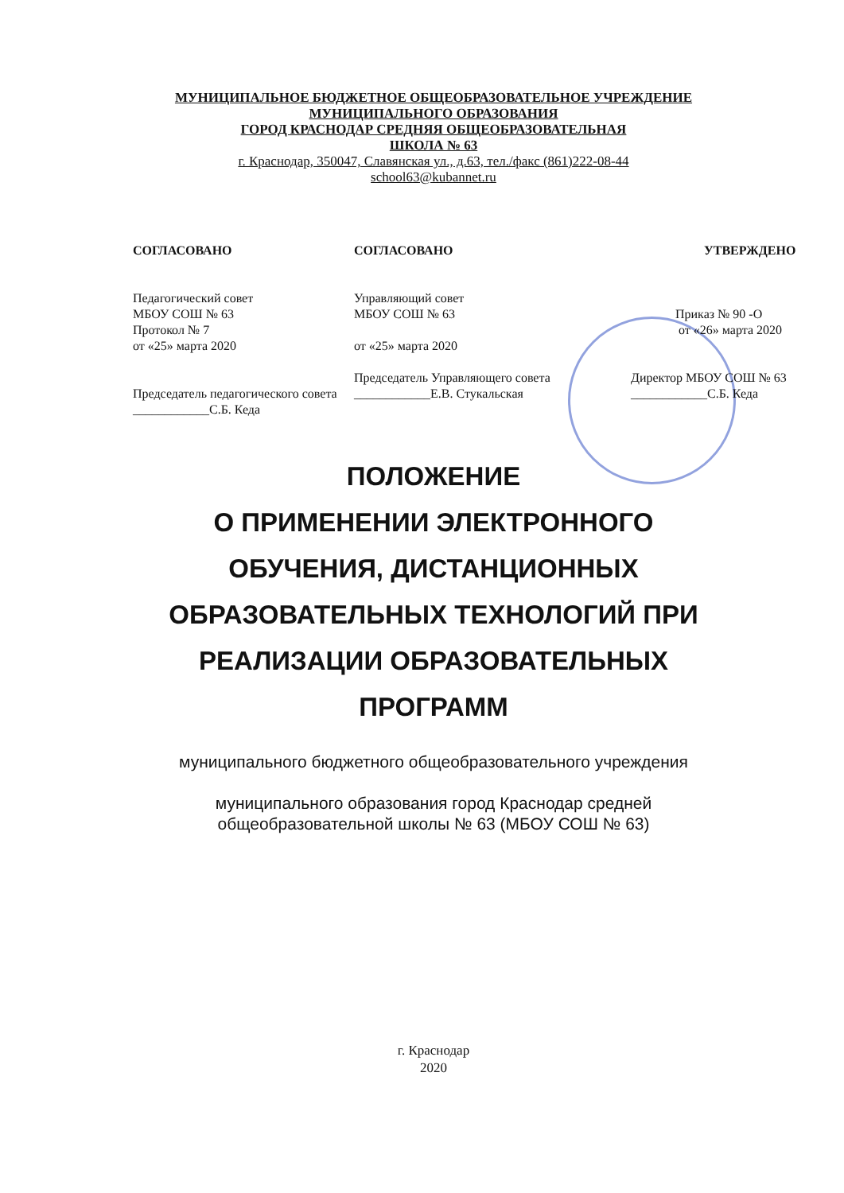МУНИЦИПАЛЬНОЕ БЮДЖЕТНОЕ ОБЩЕОБРАЗОВАТЕЛЬНОЕ УЧРЕЖДЕНИЕ
МУНИЦИПАЛЬНОГО ОБРАЗОВАНИЯ
ГОРОД КРАСНОДАР СРЕДНЯЯ ОБЩЕОБРАЗОВАТЕЛЬНАЯ
ШКОЛА № 63
г. Краснодар, 350047, Славянская ул., д.63, тел./факс (861)222-08-44
school63@kubannet.ru
СОГЛАСОВАНО
Педагогический совет
МБОУ СОШ № 63
Протокол № 7
от «25» марта 2020
Председатель педагогического совета
____________С.Б. Кеда
СОГЛАСОВАНО
Управляющий совет
МБОУ СОШ № 63
от «25» марта 2020
Председатель Управляющего совета
____________Е.В. Стукальская
УТВЕРЖДЕНО
Приказ № 90 -О
от «26» марта 2020
Директор МБОУ СОШ № 63
____________С.Б. Кеда
ПОЛОЖЕНИЕ
О ПРИМЕНЕНИИ ЭЛЕКТРОННОГО
ОБУЧЕНИЯ, ДИСТАНЦИОННЫХ
ОБРАЗОВАТЕЛЬНЫХ ТЕХНОЛОГИЙ ПРИ
РЕАЛИЗАЦИИ ОБРАЗОВАТЕЛЬНЫХ
ПРОГРАММ
муниципального бюджетного общеобразовательного учреждения
муниципального образования город Краснодар средней
общеобразовательной школы № 63 (МБОУ СОШ № 63)
г. Краснодар
2020